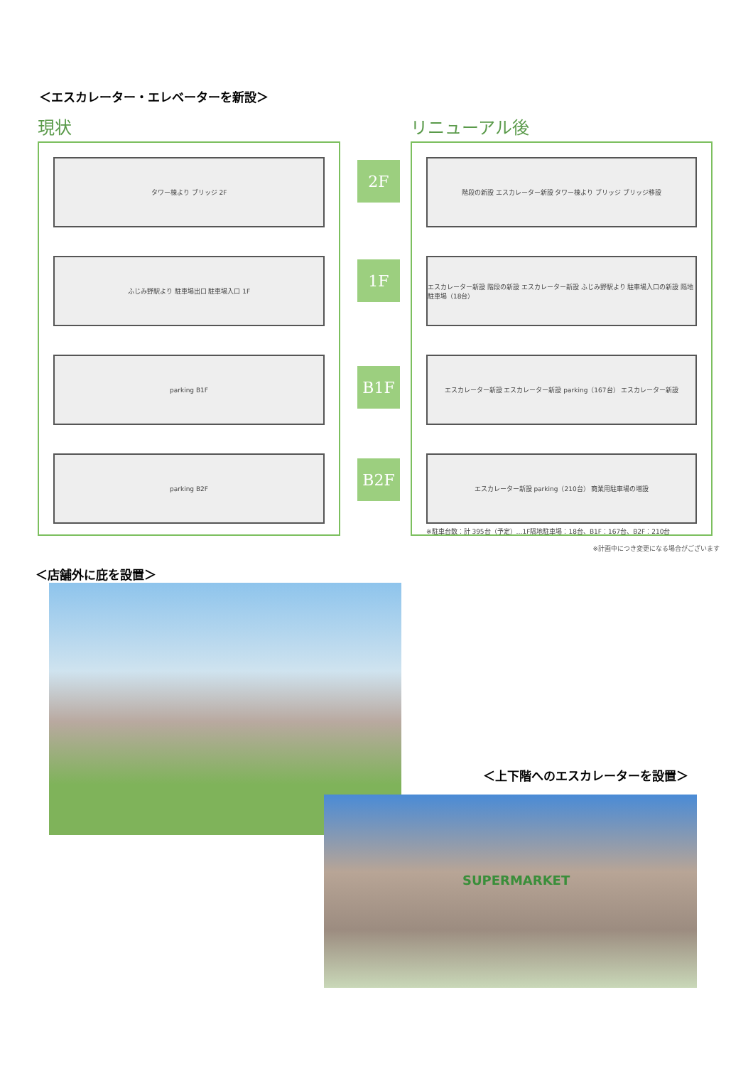＜エスカレーター・エレベーターを新設＞
現状
タワー棟より ブリッジ 2F
ふじみ野駅より 駐車場出口 駐車場入口 1F
parking B1F
parking B2F
2F
1F
B1F
B2F
リニューアル後
階段の新設 エスカレーター新設 タワー棟より ブリッジ ブリッジ移設
エスカレーター新設 階段の新設 エスカレーター新設 ふじみ野駅より 駐車場入口の新設 隔地駐車場（18台）
エスカレーター新設 エスカレーター新設 parking（167台） エスカレーター新設
エスカレーター新設 parking（210台） 商業用駐車場の増設
※駐車台数：計 395台（予定）…1F隔地駐車場：18台、B1F：167台、B2F：210台
※計画中につき変更になる場合がございます
＜店舗外に庇を設置＞
＜上下階へのエスカレーターを設置＞
SUPERMARKET